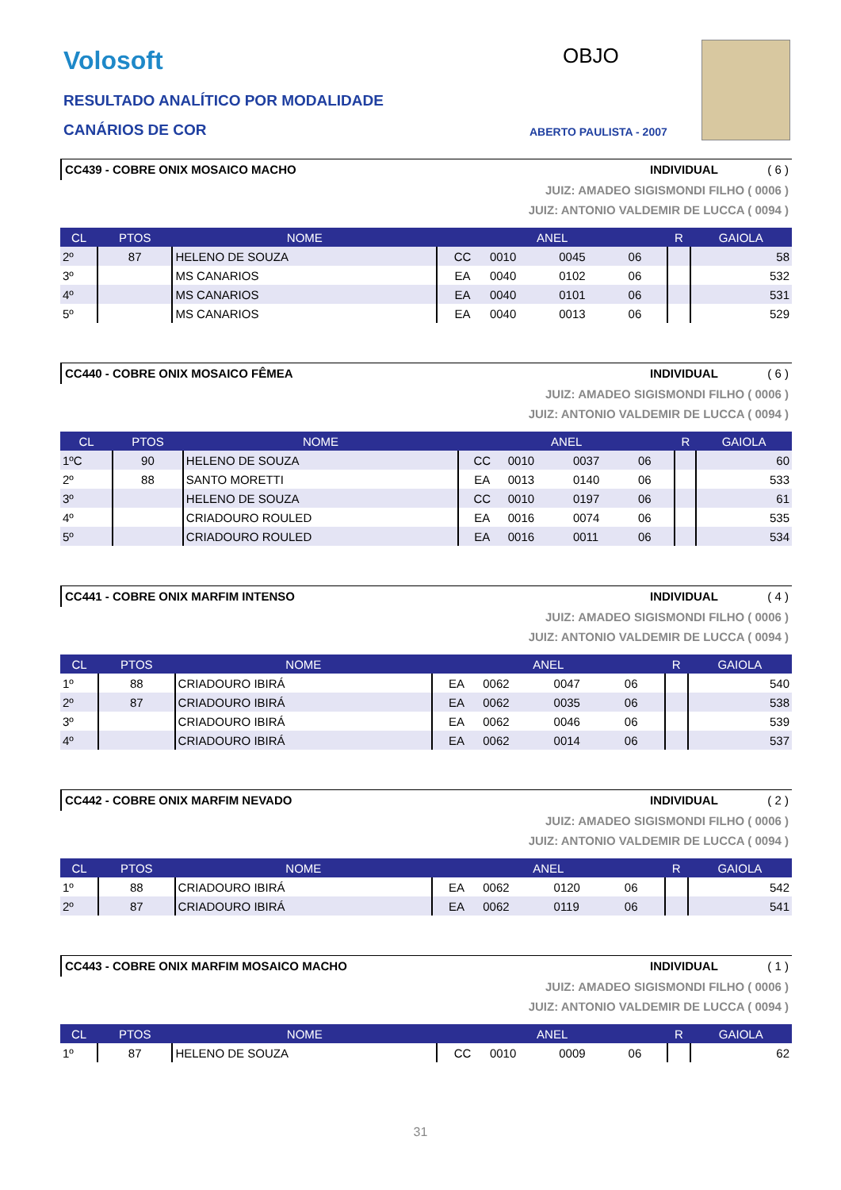Volosoft OBJO
RESULTADO ANALÍTICO POR MODALIDADE
CANÁRIOS DE COR ABERTO PAULISTA - 2007
CC439 - COBRE ONIX MOSAICO MACHO INDIVIDUAL ( 6 )
JUIZ: AMADEO SIGISMONDI FILHO ( 0006 )
JUIZ: ANTONIO VALDEMIR DE LUCCA ( 0094 )
| CL | PTOS | NOME | ANEL | | | | R | GAIOLA |
| --- | --- | --- | --- | --- | --- | --- | --- | --- |
| 2º | 87 | HELENO DE SOUZA | CC | 0010 | 0045 | 06 | | 58 |
| 3º | | MS CANARIOS | EA | 0040 | 0102 | 06 | | 532 |
| 4º | | MS CANARIOS | EA | 0040 | 0101 | 06 | | 531 |
| 5º | | MS CANARIOS | EA | 0040 | 0013 | 06 | | 529 |
CC440 - COBRE ONIX MOSAICO FÊMEA INDIVIDUAL ( 6 )
JUIZ: AMADEO SIGISMONDI FILHO ( 0006 )
JUIZ: ANTONIO VALDEMIR DE LUCCA ( 0094 )
| CL | PTOS | NOME | ANEL | | | | R | GAIOLA |
| --- | --- | --- | --- | --- | --- | --- | --- | --- |
| 1ºC | 90 | HELENO DE SOUZA | CC | 0010 | 0037 | 06 | | 60 |
| 2º | 88 | SANTO MORETTI | EA | 0013 | 0140 | 06 | | 533 |
| 3º | | HELENO DE SOUZA | CC | 0010 | 0197 | 06 | | 61 |
| 4º | | CRIADOURO ROULED | EA | 0016 | 0074 | 06 | | 535 |
| 5º | | CRIADOURO ROULED | EA | 0016 | 0011 | 06 | | 534 |
CC441 - COBRE ONIX MARFIM INTENSO INDIVIDUAL ( 4 )
JUIZ: AMADEO SIGISMONDI FILHO ( 0006 )
JUIZ: ANTONIO VALDEMIR DE LUCCA ( 0094 )
| CL | PTOS | NOME | ANEL | | | | R | GAIOLA |
| --- | --- | --- | --- | --- | --- | --- | --- | --- |
| 1º | 88 | CRIADOURO IBIRÁ | EA | 0062 | 0047 | 06 | | 540 |
| 2º | 87 | CRIADOURO IBIRÁ | EA | 0062 | 0035 | 06 | | 538 |
| 3º | | CRIADOURO IBIRÁ | EA | 0062 | 0046 | 06 | | 539 |
| 4º | | CRIADOURO IBIRÁ | EA | 0062 | 0014 | 06 | | 537 |
CC442 - COBRE ONIX MARFIM NEVADO INDIVIDUAL ( 2 )
JUIZ: AMADEO SIGISMONDI FILHO ( 0006 )
JUIZ: ANTONIO VALDEMIR DE LUCCA ( 0094 )
| CL | PTOS | NOME | ANEL | | | | R | GAIOLA |
| --- | --- | --- | --- | --- | --- | --- | --- | --- |
| 1º | 88 | CRIADOURO IBIRÁ | EA | 0062 | 0120 | 06 | | 542 |
| 2º | 87 | CRIADOURO IBIRÁ | EA | 0062 | 0119 | 06 | | 541 |
CC443 - COBRE ONIX MARFIM MOSAICO MACHO INDIVIDUAL ( 1 )
JUIZ: AMADEO SIGISMONDI FILHO ( 0006 )
JUIZ: ANTONIO VALDEMIR DE LUCCA ( 0094 )
| CL | PTOS | NOME | ANEL | | | | R | GAIOLA |
| --- | --- | --- | --- | --- | --- | --- | --- | --- |
| 1º | 87 | HELENO DE SOUZA | CC | 0010 | 0009 | 06 | | 62 |
31